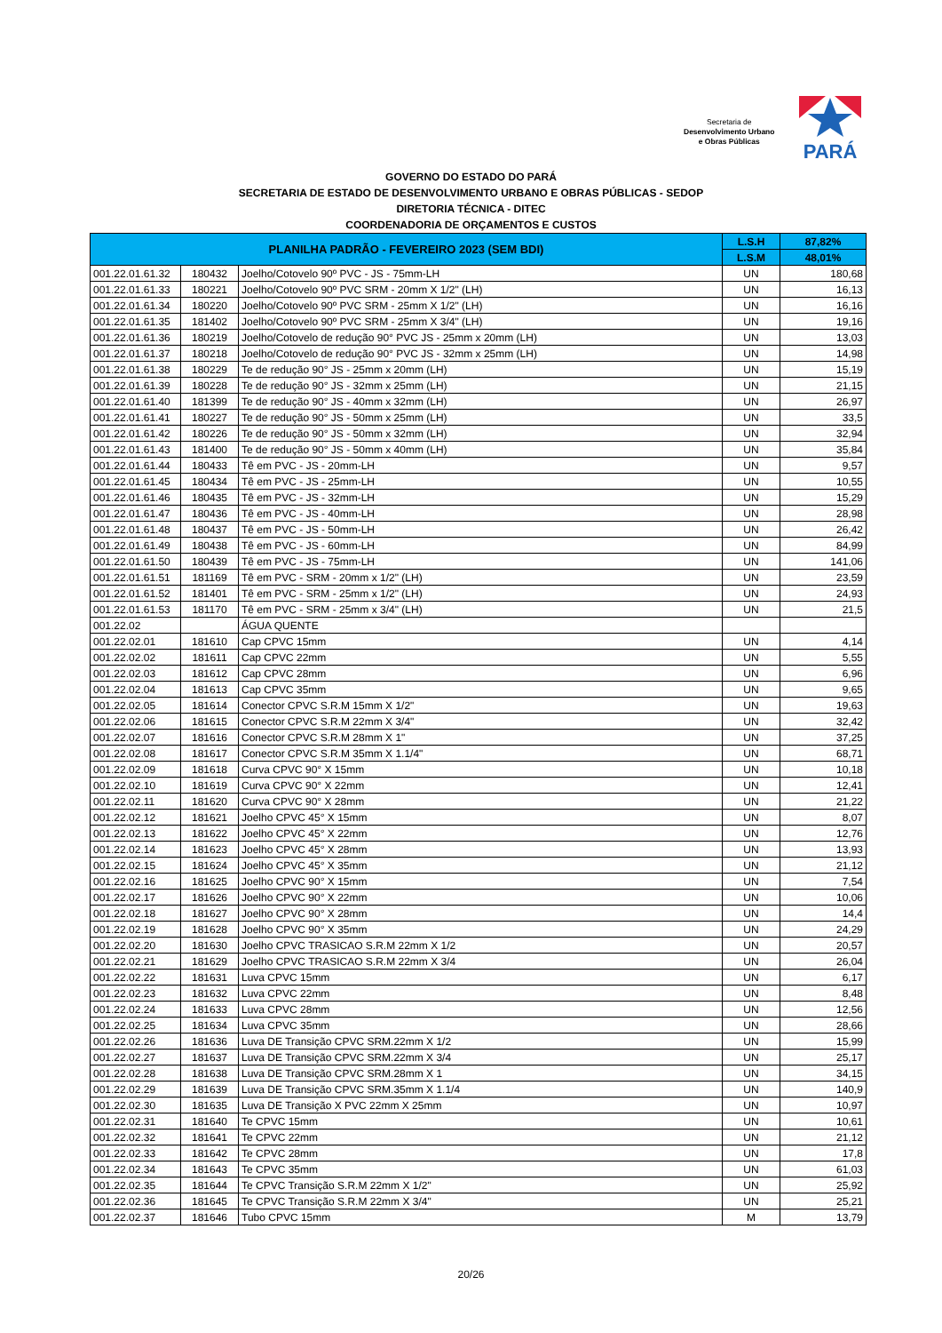Secretaria de
Desenvolvimento Urbano
e Obras Públicas
PARÁ
GOVERNO DO ESTADO DO PARÁ
SECRETARIA DE ESTADO DE DESENVOLVIMENTO URBANO E OBRAS PÚBLICAS - SEDOP
DIRETORIA TÉCNICA - DITEC
COORDENADORIA DE ORÇAMENTOS E CUSTOS
| PLANILHA PADRÃO - FEVEREIRO 2023 (SEM BDI) | | | L.S.H | 87,82% |
| --- | --- | --- | --- | --- |
| | | | L.S.M | 48,01% |
| 001.22.01.61.32 | 180432 | Joelho/Cotovelo 90º PVC - JS - 75mm-LH | UN | 180,68 |
| 001.22.01.61.33 | 180221 | Joelho/Cotovelo 90º PVC SRM - 20mm X 1/2" (LH) | UN | 16,13 |
| 001.22.01.61.34 | 180220 | Joelho/Cotovelo 90º PVC SRM - 25mm X 1/2" (LH) | UN | 16,16 |
| 001.22.01.61.35 | 181402 | Joelho/Cotovelo 90º PVC SRM - 25mm X 3/4" (LH) | UN | 19,16 |
| 001.22.01.61.36 | 180219 | Joelho/Cotovelo de redução 90° PVC JS - 25mm x 20mm (LH) | UN | 13,03 |
| 001.22.01.61.37 | 180218 | Joelho/Cotovelo de redução 90° PVC JS - 32mm x 25mm (LH) | UN | 14,98 |
| 001.22.01.61.38 | 180229 | Te de redução 90° JS - 25mm x 20mm (LH) | UN | 15,19 |
| 001.22.01.61.39 | 180228 | Te de redução 90° JS - 32mm x 25mm (LH) | UN | 21,15 |
| 001.22.01.61.40 | 181399 | Te de redução 90° JS - 40mm x 32mm (LH) | UN | 26,97 |
| 001.22.01.61.41 | 180227 | Te de redução 90° JS - 50mm x 25mm (LH) | UN | 33,5 |
| 001.22.01.61.42 | 180226 | Te de redução 90° JS - 50mm x 32mm (LH) | UN | 32,94 |
| 001.22.01.61.43 | 181400 | Te de redução 90° JS - 50mm x 40mm (LH) | UN | 35,84 |
| 001.22.01.61.44 | 180433 | Tê em PVC - JS - 20mm-LH | UN | 9,57 |
| 001.22.01.61.45 | 180434 | Tê em PVC - JS - 25mm-LH | UN | 10,55 |
| 001.22.01.61.46 | 180435 | Tê em PVC - JS - 32mm-LH | UN | 15,29 |
| 001.22.01.61.47 | 180436 | Tê em PVC - JS - 40mm-LH | UN | 28,98 |
| 001.22.01.61.48 | 180437 | Tê em PVC - JS - 50mm-LH | UN | 26,42 |
| 001.22.01.61.49 | 180438 | Tê em PVC - JS - 60mm-LH | UN | 84,99 |
| 001.22.01.61.50 | 180439 | Tê em PVC - JS - 75mm-LH | UN | 141,06 |
| 001.22.01.61.51 | 181169 | Tê em PVC - SRM - 20mm x 1/2" (LH) | UN | 23,59 |
| 001.22.01.61.52 | 181401 | Tê em PVC - SRM - 25mm x 1/2" (LH) | UN | 24,93 |
| 001.22.01.61.53 | 181170 | Tê em PVC - SRM - 25mm x 3/4" (LH) | UN | 21,5 |
| 001.22.02 | | ÁGUA QUENTE | | |
| 001.22.02.01 | 181610 | Cap CPVC 15mm | UN | 4,14 |
| 001.22.02.02 | 181611 | Cap CPVC 22mm | UN | 5,55 |
| 001.22.02.03 | 181612 | Cap CPVC 28mm | UN | 6,96 |
| 001.22.02.04 | 181613 | Cap CPVC 35mm | UN | 9,65 |
| 001.22.02.05 | 181614 | Conector CPVC S.R.M 15mm X 1/2" | UN | 19,63 |
| 001.22.02.06 | 181615 | Conector CPVC S.R.M 22mm X 3/4" | UN | 32,42 |
| 001.22.02.07 | 181616 | Conector CPVC S.R.M 28mm X 1" | UN | 37,25 |
| 001.22.02.08 | 181617 | Conector CPVC S.R.M 35mm X 1.1/4" | UN | 68,71 |
| 001.22.02.09 | 181618 | Curva CPVC 90° X 15mm | UN | 10,18 |
| 001.22.02.10 | 181619 | Curva CPVC 90° X 22mm | UN | 12,41 |
| 001.22.02.11 | 181620 | Curva CPVC 90° X 28mm | UN | 21,22 |
| 001.22.02.12 | 181621 | Joelho CPVC 45° X 15mm | UN | 8,07 |
| 001.22.02.13 | 181622 | Joelho CPVC 45° X 22mm | UN | 12,76 |
| 001.22.02.14 | 181623 | Joelho CPVC 45° X 28mm | UN | 13,93 |
| 001.22.02.15 | 181624 | Joelho CPVC 45° X 35mm | UN | 21,12 |
| 001.22.02.16 | 181625 | Joelho CPVC 90° X 15mm | UN | 7,54 |
| 001.22.02.17 | 181626 | Joelho CPVC 90° X 22mm | UN | 10,06 |
| 001.22.02.18 | 181627 | Joelho CPVC 90° X 28mm | UN | 14,4 |
| 001.22.02.19 | 181628 | Joelho CPVC 90° X 35mm | UN | 24,29 |
| 001.22.02.20 | 181630 | Joelho CPVC TRASICAO S.R.M 22mm X 1/2 | UN | 20,57 |
| 001.22.02.21 | 181629 | Joelho CPVC TRASICAO S.R.M 22mm X 3/4 | UN | 26,04 |
| 001.22.02.22 | 181631 | Luva CPVC 15mm | UN | 6,17 |
| 001.22.02.23 | 181632 | Luva CPVC 22mm | UN | 8,48 |
| 001.22.02.24 | 181633 | Luva CPVC 28mm | UN | 12,56 |
| 001.22.02.25 | 181634 | Luva CPVC 35mm | UN | 28,66 |
| 001.22.02.26 | 181636 | Luva DE Transição CPVC SRM.22mm X 1/2 | UN | 15,99 |
| 001.22.02.27 | 181637 | Luva DE Transição CPVC SRM.22mm X 3/4 | UN | 25,17 |
| 001.22.02.28 | 181638 | Luva DE Transição CPVC SRM.28mm X 1 | UN | 34,15 |
| 001.22.02.29 | 181639 | Luva DE Transição CPVC SRM.35mm X 1.1/4 | UN | 140,9 |
| 001.22.02.30 | 181635 | Luva DE Transição X PVC 22mm X 25mm | UN | 10,97 |
| 001.22.02.31 | 181640 | Te CPVC 15mm | UN | 10,61 |
| 001.22.02.32 | 181641 | Te CPVC 22mm | UN | 21,12 |
| 001.22.02.33 | 181642 | Te CPVC 28mm | UN | 17,8 |
| 001.22.02.34 | 181643 | Te CPVC 35mm | UN | 61,03 |
| 001.22.02.35 | 181644 | Te CPVC Transição S.R.M 22mm X 1/2" | UN | 25,92 |
| 001.22.02.36 | 181645 | Te CPVC Transição S.R.M 22mm X 3/4" | UN | 25,21 |
| 001.22.02.37 | 181646 | Tubo CPVC 15mm | M | 13,79 |
20/26